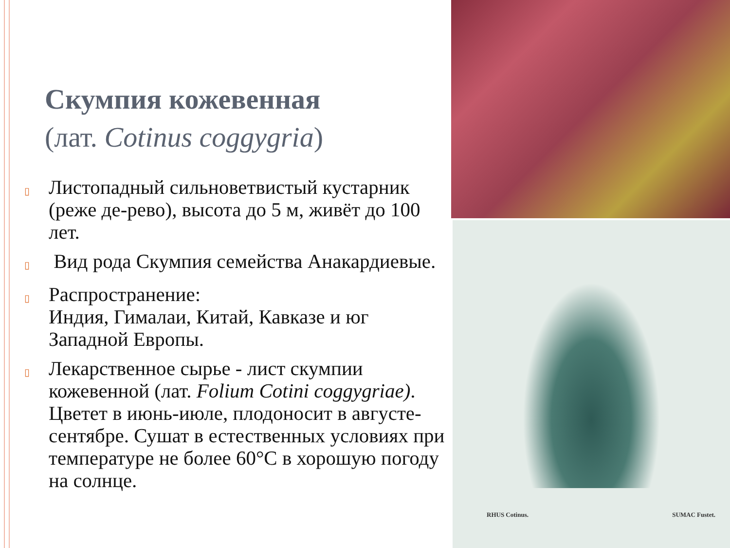Скумпия кожевенная
(лат. Cotinus coggygria)
▯ Листопадный сильноветвистый кустарник (реже де-рево), высота до 5 м, живёт до 100 лет.
▯ Вид рода Скумпия семейства Анакардиевые.
▯ Распространение:
Индия, Гималаи, Китай, Кавказе и юг Западной Европы.
▯ Лекарственное сырье - лист скумпии кожевенной (лат. Folium Cotini coggygriae). Цветет в июнь-июле, плодоносит в августе-сентябре. Сушат в естественных условиях при температуре не более 60°С в хорошую погоду на солнце.
RHUS Cotinus. SUMAC Fustet.